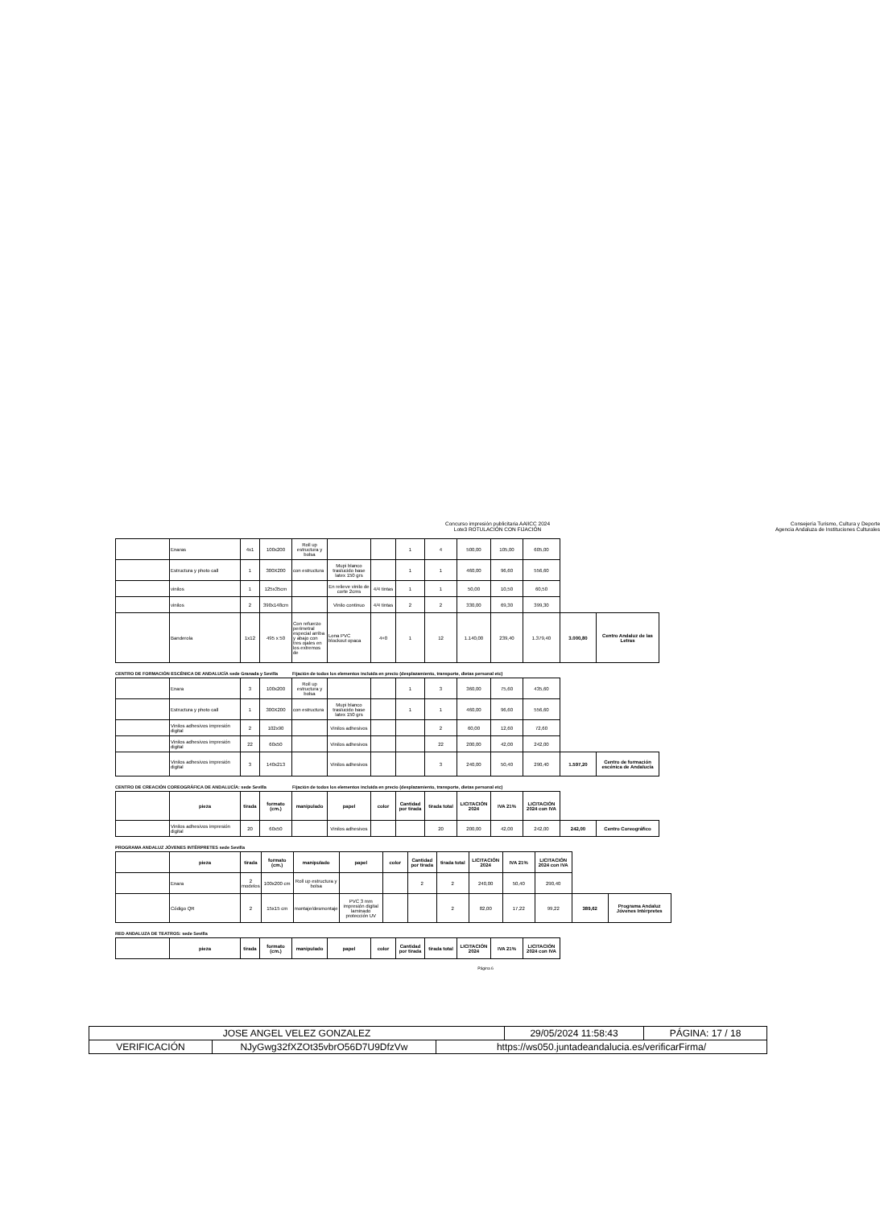Concurso impresión publicitaria AAIICC 2024
Lote3 ROTULACIÓN CON FIJACIÓN
Consejería Turismo, Cultura y Deporte
Agencia Andaluza de Instituciones Culturales
| | Enaras | 4x1 | 100x200 | Roll up estructura y bolsa | | | 1 | 4 | 500,00 | 105,00 | 605,00 | | |
| | Estructura y photo call | 1 | 300X200 | con estructura | Mupi blanco traslucido base latex 150 grs | | 1 | 1 | 460,00 | 96,60 | 556,60 | | |
| | vinilos | 1 | 125x35cm | | En relieve vinilo de corte 2cms | 4/4 tintas | 1 | 1 | 50,00 | 10,50 | 60,50 | | |
| | vinilos | 2 | 390x148cm | | Vinilo continuo | 4/4 tintas | 2 | 2 | 330,00 | 69,30 | 399,30 | | |
| | Banderola | 1x12 | 495 x 50 | Con refuerzo perimetral especial arriba y abajo con tres ojales en los extremos de | Lona PVC blockout opaca | 4+0 | 1 | 12 | 1.140,00 | 239,40 | 1.379,40 | 3.000,80 | Centro Andaluz de las Letras |
CENTRO DE FORMACIÓN ESCÉNICA DE ANDALUCÍA sede Granada y Sevilla Fijación de todos los elementos incluida en precio (desplazamiento, transporte, dietas personal etc)
| | Enara | 3 | 100x200 | Roll up estructura y bolsa | | | 1 | 3 | 360,00 | 75,60 | 435,60 | | |
| | Estructura y photo call | 1 | 300X200 | con estructura | Mupi blanco traslucido base latex 150 grs | | 1 | 1 | 460,00 | 96,60 | 556,60 | | |
| | Vinilos adhesivos impresión digital | 2 | 102x90 | | Vinilos adhesivos | | | 2 | 60,00 | 12,60 | 72,60 | | |
| | Vinilos adhesivos impresión digital | 22 | 60x50 | | Vinilos adhesivos | | | 22 | 200,00 | 42,00 | 242,00 | | |
| | Vinilos adhesivos impresión digital | 3 | 140x213 | | Vinilos adhesivos | | | 3 | 240,00 | 50,40 | 290,40 | 1.597,20 | Centro de formación escénica de Andalucía |
CENTRO DE CREACIÓN COREOGRÁFICA DE ANDALUCÍA: sede Sevilla Fijación de todos los elementos incluida en precio (desplazamiento, transporte, dietas personal etc)
| | pieza | tirada | formato (cm.) | manipulado | papel | color | Cantidad por tirada | tirada total | LICITACIÓN 2024 | IVA 21% | LICITACIÓN 2024 con IVA | | |
| | Vinilos adhesivos impresión digital | 20 | 60x50 | | Vinilos adhesivos | | | 20 | 200,00 | 42,00 | 242,00 | 242,00 | Centro Coreográfico |
PROGRAMA ANDALUZ JÓVENES INTÉRPRETES sede Sevilla
| | pieza | tirada | formato (cm.) | manipulado | papel | color | Cantidad por tirada | tirada total | LICITACIÓN 2024 | IVA 21% | LICITACIÓN 2024 con IVA | | |
| | Enara | 2 modelos | 100x200 cm | Roll up estructura y bolsa | | | 2 | 2 | 240,00 | 50,40 | 290,40 | | |
| | Código QR | 2 | 15x15 cm | montaje/desmontaje | PVC 3 mm impresión digital laminado protección UV | | | 2 | 82,00 | 17,22 | 99,22 | 389,62 | Programa Andaluz Jóvenes Intérpretes |
RED ANDALUZA DE TEATROS: sede Sevilla
| | pieza | tirada | formato (cm.) | manipulado | papel | color | Cantidad por tirada | tirada total | LICITACIÓN 2024 | IVA 21% | LICITACIÓN 2024 con IVA |
| --- | --- | --- | --- | --- | --- | --- | --- | --- | --- | --- | --- |
Página 6
| JOSE ANGEL VELEZ GONZALEZ | | | 29/05/2024 11:58:43 | PÁGINA: 17 / 18 |
| VERIFICACIÓN | NJyGwg32fXZOt35vbrO56D7U9DfzVw | https://ws050.juntadeandalucia.es/verificarFirma/ | | |